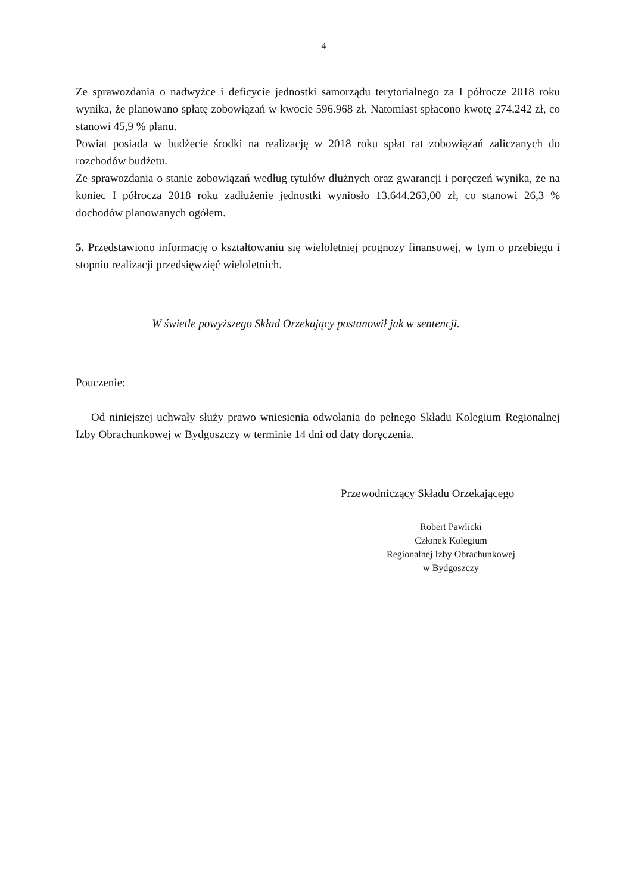4
Ze sprawozdania o nadwyżce i deficycie jednostki samorządu terytorialnego za I półrocze 2018 roku wynika, że planowano spłatę zobowiązań w kwocie 596.968 zł. Natomiast spłacono kwotę 274.242 zł, co stanowi 45,9 % planu.
Powiat posiada w budżecie środki na realizację w 2018 roku spłat rat zobowiązań zaliczanych do rozchodów budżetu.
Ze sprawozdania o stanie zobowiązań według tytułów dłużnych oraz gwarancji i poręczeń wynika, że na koniec I półrocza 2018 roku zadłużenie jednostki wyniosło 13.644.263,00 zł, co stanowi 26,3 % dochodów planowanych ogółem.
5. Przedstawiono informację o kształtowaniu się wieloletniej prognozy finansowej, w tym o przebiegu i stopniu realizacji przedsięwzięć wieloletnich.
W świetle powyższego Skład Orzekający postanowił jak w sentencji.
Pouczenie:
Od niniejszej uchwały służy prawo wniesienia odwołania do pełnego Składu Kolegium Regionalnej Izby Obrachunkowej w Bydgoszczy w terminie 14 dni od daty doręczenia.
Przewodniczący Składu Orzekającego
Robert Pawlicki
Członek Kolegium
Regionalnej Izby Obrachunkowej
w Bydgoszczy